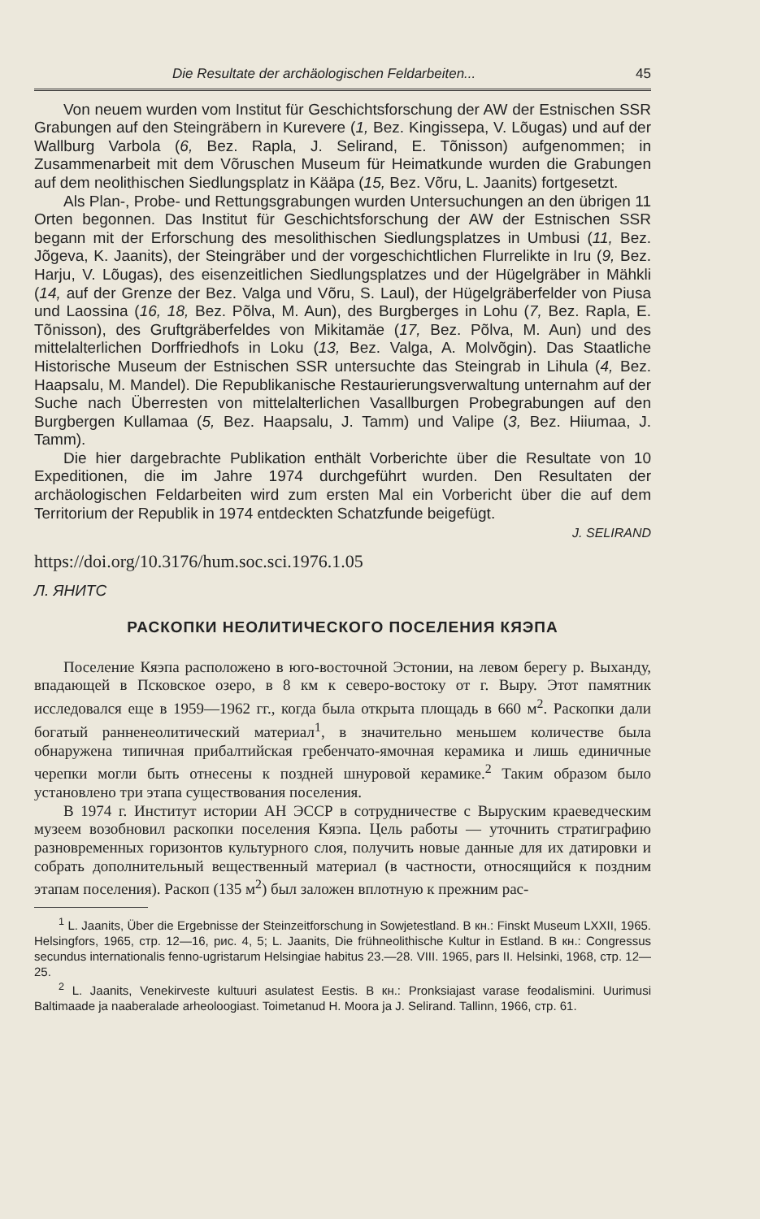Die Resultate der archäologischen Feldarbeiten... 45
Von neuem wurden vom Institut für Geschichtsforschung der AW der Estnischen SSR Grabungen auf den Steingräbern in Kurevere (1, Bez. Kingissepa, V. Lõugas) und auf der Wallburg Varbola (6, Bez. Rapla, J. Selirand, E. Tõnisson) aufgenommen; in Zusammenarbeit mit dem Võruschen Museum für Heimatkunde wurden die Grabungen auf dem neolithischen Siedlungsplatz in Kääpa (15, Bez. Võru, L. Jaanits) fortgesetzt.
Als Plan-, Probe- und Rettungsgrabungen wurden Untersuchungen an den übrigen 11 Orten begonnen. Das Institut für Geschichtsforschung der AW der Estnischen SSR begann mit der Erforschung des mesolithischen Siedlungsplatzes in Umbusi (11, Bez. Jõgeva, K. Jaanits), der Steingräber und der vorgeschichtlichen Flurrelikte in Iru (9, Bez. Harju, V. Lõugas), des eisenzeitlichen Siedlungsplatzes und der Hügelgräber in Mähkli (14, auf der Grenze der Bez. Valga und Võru, S. Laul), der Hügelgräberfelder von Piusa und Laossina (16, 18, Bez. Põlva, M. Aun), des Burgberges in Lohu (7, Bez. Rapla, E. Tõnisson), des Gruftgräberfeldes von Mikitamäe (17, Bez. Põlva, M. Aun) und des mittelalterlichen Dorffriedhofs in Loku (13, Bez. Valga, A. Molvõgin). Das Staatliche Historische Museum der Estnischen SSR untersuchte das Steingrab in Lihula (4, Bez. Haapsalu, M. Mandel). Die Republikanische Restaurierungsverwaltung unternahm auf der Suche nach Überresten von mittelalterlichen Vasallburgen Probegrabungen auf den Burgbergen Kullamaa (5, Bez. Haapsalu, J. Tamm) und Valipe (3, Bez. Hiiumaa, J. Tamm).
Die hier dargebrachte Publikation enthält Vorberichte über die Resultate von 10 Expeditionen, die im Jahre 1974 durchgeführt wurden. Den Resultaten der archäologischen Feldarbeiten wird zum ersten Mal ein Vorbericht über die auf dem Territorium der Republik in 1974 entdeckten Schatzfunde beigefügt.
J. SELIRAND
https://doi.org/10.3176/hum.soc.sci.1976.1.05
Л. ЯНИТС
РАСКОПКИ НЕОЛИТИЧЕСКОГО ПОСЕЛЕНИЯ КЯЭПА
Поселение Кяэпа расположено в юго-восточной Эстонии, на левом берегу р. Выханду, впадающей в Псковское озеро, в 8 км к северо-востоку от г. Выру. Этот памятник исследовался еще в 1959—1962 гг., когда была открыта площадь в 660 м<sup>2</sup>. Раскопки дали богатый ранненеолитический материал<sup>1</sup>, в значительно меньшем количестве была обнаружена типичная прибалтийская гребенчато-ямочная керамика и лишь единичные черепки могли быть отнесены к поздней шнуровой керамике.<sup>2</sup> Таким образом было установлено три этапа существования поселения.
В 1974 г. Институт истории АН ЭССР в сотрудничестве с Выруским краеведческим музеем возобновил раскопки поселения Кяэпа. Цель работы — уточнить стратиграфию разновременных горизонтов культурного слоя, получить новые данные для их датировки и собрать дополнительный вещественный материал (в частности, относящийся к поздним этапам поселения). Раскоп (135 м<sup>2</sup>) был заложен вплотную к прежним рас-
<sup>1</sup> L. Jaanits, Über die Ergebnisse der Steinzeitforschung in Sowjetestland. В кн.: Finskt Museum LXXII, 1965. Helsingfors, 1965, стр. 12—16, рис. 4, 5; L. Jaanits, Die frühneolithische Kultur in Estland. В кн.: Congressus secundus internationalis fenno-ugristarum Helsingiae habitus 23.—28. VIII. 1965, pars II. Helsinki, 1968, стр. 12—25.
<sup>2</sup> L. Jaanits, Venekirveste kultuuri asulatest Eestis. В кн.: Pronksiajast varase feodalismini. Uurimusi Baltimaade ja naaberalade arheoloogiast. Toimetanud H. Moora ja J. Selirand. Tallinn, 1966, стр. 61.